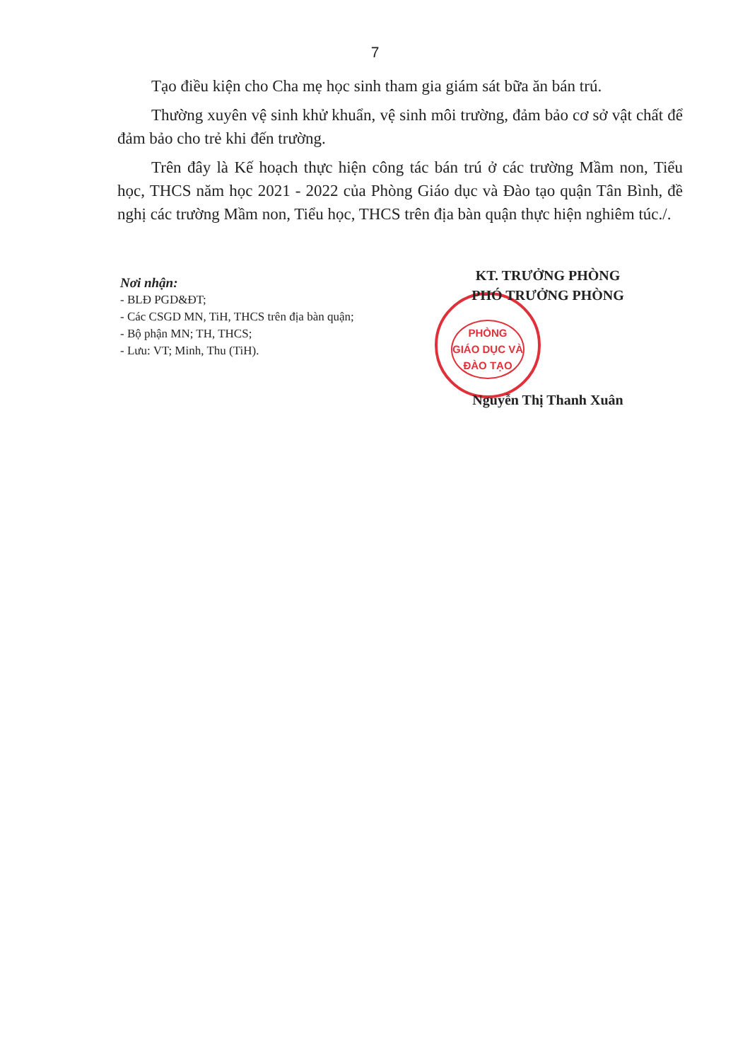7
Tạo điều kiện cho Cha mẹ học sinh tham gia giám sát bữa ăn bán trú.
Thường xuyên vệ sinh khử khuẩn, vệ sinh môi trường, đảm bảo cơ sở vật chất để đảm bảo cho trẻ khi đến trường.
Trên đây là Kế hoạch thực hiện công tác bán trú ở các trường Mầm non, Tiểu học, THCS năm học 2021 - 2022 của Phòng Giáo dục và Đào tạo quận Tân Bình, đề nghị các trường Mầm non, Tiểu học, THCS trên địa bàn quận thực hiện nghiêm túc./.
Nơi nhận:
- BLĐ PGD&ĐT;
- Các CSGD MN, TiH, THCS trên địa bàn quận;
- Bộ phận MN; TH, THCS;
- Lưu: VT; Minh, Thu (TiH).
PHÒNG
GIÁO DỤC VÀ
ĐÀO TẠO
KT. TRƯỞNG PHÒNG
PHÓ TRƯỞNG PHÒNG
Nguyễn Thị Thanh Xuân